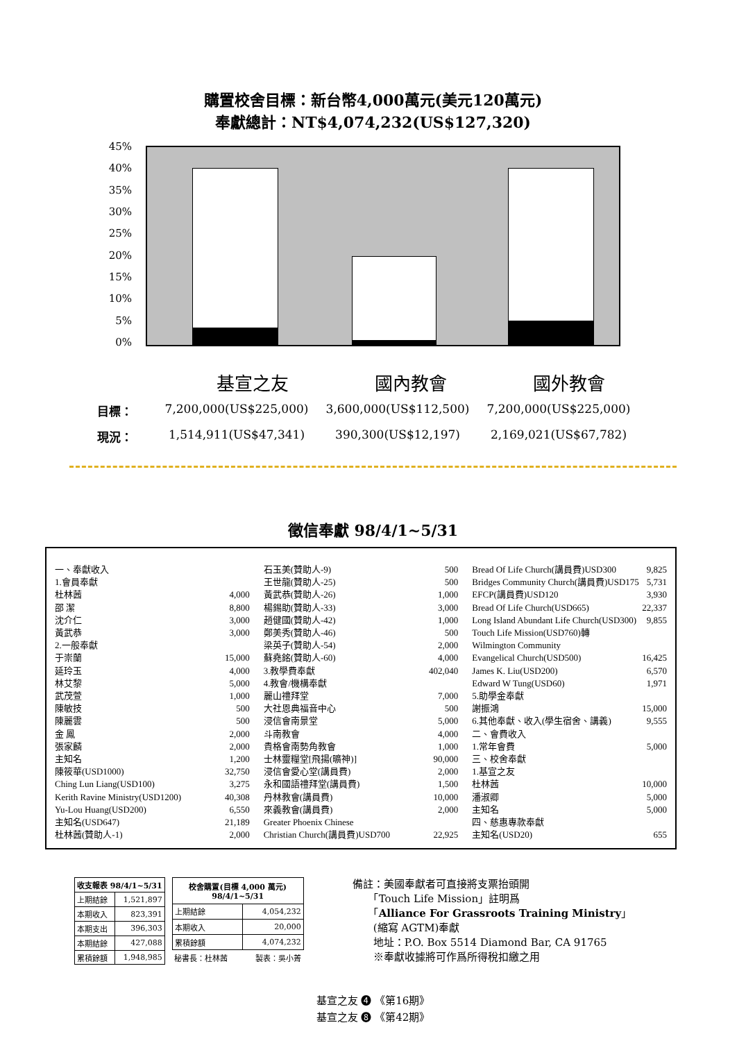購置校舍目標：新台幣4,000萬元(美元120萬元)
奉獻總計：NT$4,074,232(US$127,320)
45%
40%
35%
30%
25%
20%
15%
10%
5%
0%
基宣之友 國內教會 國外教會
目標： 7,200,000(US$225,000) 3,600,000(US$112,500) 7,200,000(US$225,000)
現況： 1,514,911(US$47,341) 390,300(US$12,197) 2,169,021(US$67,782)
徵信奉獻 98/4/1~5/31
一、奉獻收入
1.會員奉獻
杜林茜 4,000
邵 潔 8,800
沈介仁 3,000
黃武恭 3,000
2.一般奉獻
于崇蘭 15,000
延玲玉 4,000
林艾黎 5,000
武茂萱 1,000
陳敏技 500
陳麗雲 500
金 鳳 2,000
張家麟 2,000
主知名 1,200
陳筱華(USD1000) 32,750
Ching Lun Liang(USD100) 3,275
Kerith Ravine Ministry(USD1200) 40,308
Yu-Lou Huang(USD200) 6,550
主知名(USD647) 21,189
杜林茜(贊助人-1) 2,000
石玉美(贊助人-9) 500
王世龍(贊助人-25) 500
黃武恭(贊助人-26) 1,000
楊錫助(贊助人-33) 3,000
趙健國(贊助人-42) 1,000
鄭美秀(贊助人-46) 500
梁英子(贊助人-54) 2,000
蘇堯銘(贊助人-60) 4,000
3.教學費奉獻 402,040
4.教會/機構奉獻
麗山禮拜堂 7,000
大社恩典福音中心 500
浸信會南景堂 5,000
斗南教會 4,000
貴格會南勢角教會 1,000
士林靈糧堂[飛揚(曠神)] 90,000
浸信會愛心堂(講員費) 2,000
永和國語禮拜堂(講員費) 1,500
丹林教會(講員費) 10,000
來義教會(講員費) 2,000
Greater Phoenix Chinese
Christian Church(講員費)USD700 22,925
Bread Of Life Church(講員費)USD300 9,825
Bridges Community Church(講員費)USD175 5,731
EFCP(講員費)USD120 3,930
Bread Of Life Church(USD665) 22,337
Long Island Abundant Life Church(USD300) 9,855
Touch Life Mission(USD760)轉
Wilmington Community
Evangelical Church(USD500) 16,425
James K. Liu(USD200) 6,570
Edward W Tung(USD60) 1,971
5.助學金奉獻
謝振鴻 15,000
6.其他奉獻、收入(學生宿舍、講義) 9,555
二、會費收入
1.常年會費 5,000
三、校舍奉獻
1.基宣之友
杜林茜 10,000
潘淑卿 5,000
主知名 5,000
四、慈惠專款奉獻
主知名(USD20) 655
| 收支報表 98/4/1~5/31 | |
| --- | --- |
| 上期結餘 | 1,521,897 |
| 本期收入 | 823,391 |
| 本期支出 | 396,303 |
| 本期結餘 | 427,088 |
| 累積餘額 | 1,948,985 |
| 校舍購置(目標 4,000 萬元) 98/4/1~5/31 | |
| --- | --- |
| 上期結餘 | 4,054,232 |
| 本期收入 | 20,000 |
| 累積餘額 | 4,074,232 |
| 秘書長：杜林茜 | 製表：吳小菁 |
備註：美國奉獻者可直接將支票抬頭開
　　「Touch Life Mission」註明爲
　　「Alliance For Grassroots Training Ministry」
　　(縮寫 AGTM)奉獻
　　地址：P.O. Box 5514 Diamond Bar, CA 91765
　　※奉獻收據將可作爲所得稅扣繳之用
基宣之友 ❹ 《第16期》
基宣之友 ❽ 《第42期》